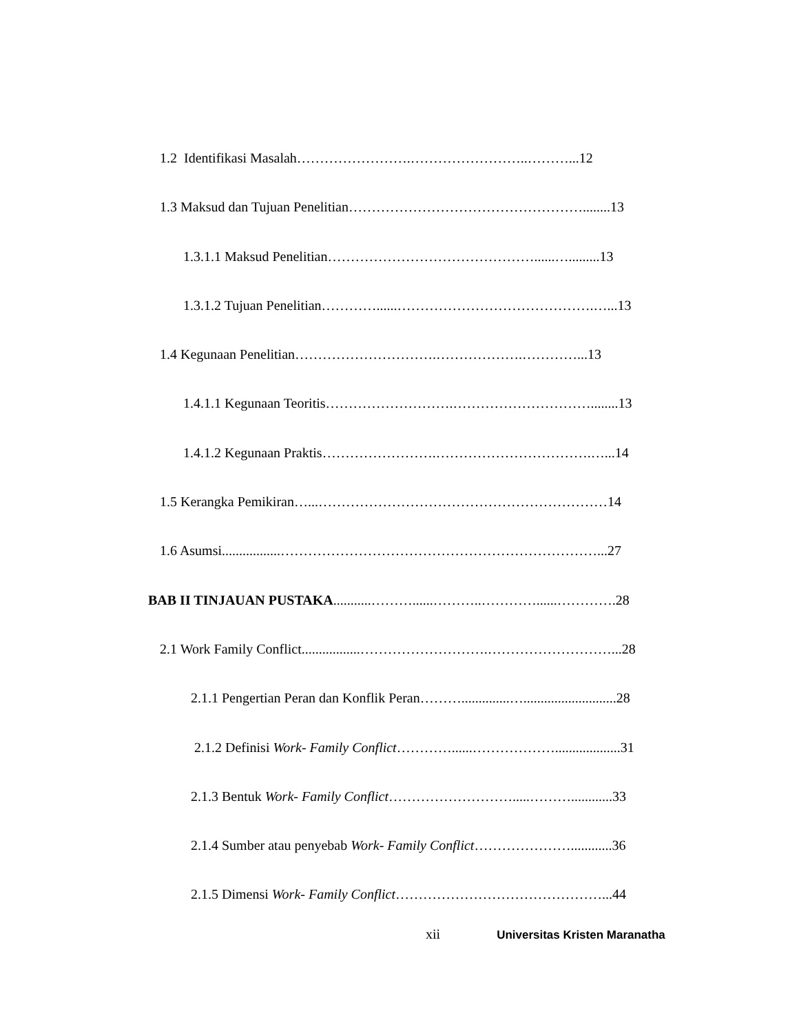1.2 Identifikasi Masalah…………………….……………………..………...12
1.3 Maksud dan Tujuan Penelitian……………………………………………........13
1.3.1.1 Maksud Penelitian………………………………………......….........13
1.3.1.2 Tujuan Penelitian…………......…………………………………….…...13
1.4 Kegunaan Penelitian………………………….……………….…………...13
1.4.1.1 Kegunaan Teoritis……………………….…………………………........13
1.4.1.2 Kegunaan Praktis…………………….…………………………….…...14
1.5 Kerangka Pemikiran…...………………………………………………………14
1.6 Asumsi.................……………………………………………………………...27
BAB II TINJAUAN PUSTAKA...........………......………..…………......………….28
2.1 Work Family Conflict.................……………………….………………………...28
2.1.1 Pengertian Peran dan Konflik Peran………..............…...........................28
2.1.2 Definisi Work- Family Conflict…………......………………...................31
2.1.3 Bentuk Work- Family Conflict……………………….....………............33
2.1.4 Sumber atau penyebab Work- Family Conflict…………………............36
2.1.5 Dimensi Work- Family Conflict………………………………………...44
xii Universitas Kristen Maranatha